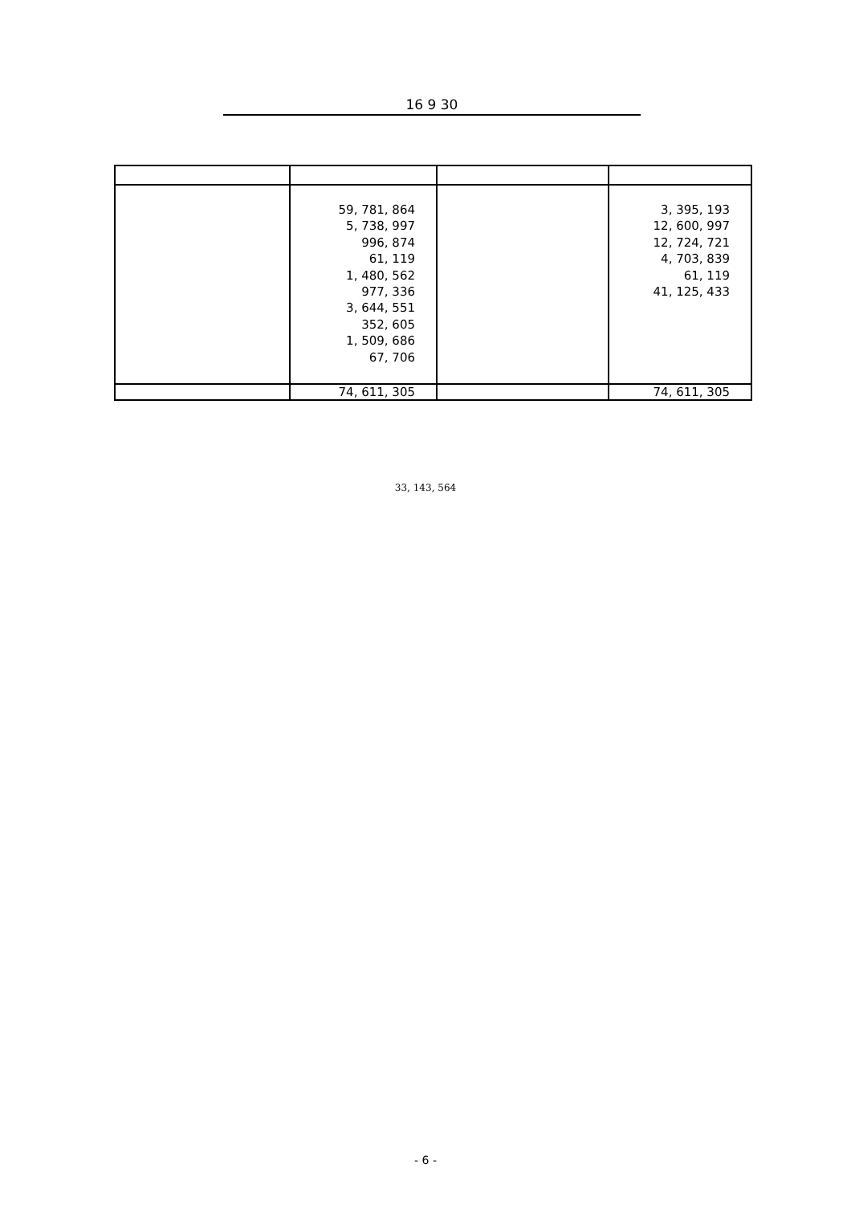16 9 30
| | 59, 781, 864 5, 738, 997 996, 874 61, 119 1, 480, 562 977, 336 3, 644, 551 352, 605 1, 509, 686 67, 706 | | 3, 395, 193 12, 600, 997 12, 724, 721 4, 703, 839 61, 119 41, 125, 433 |
| | 74, 611, 305 | | 74, 611, 305 |
33, 143, 564
- 6 -